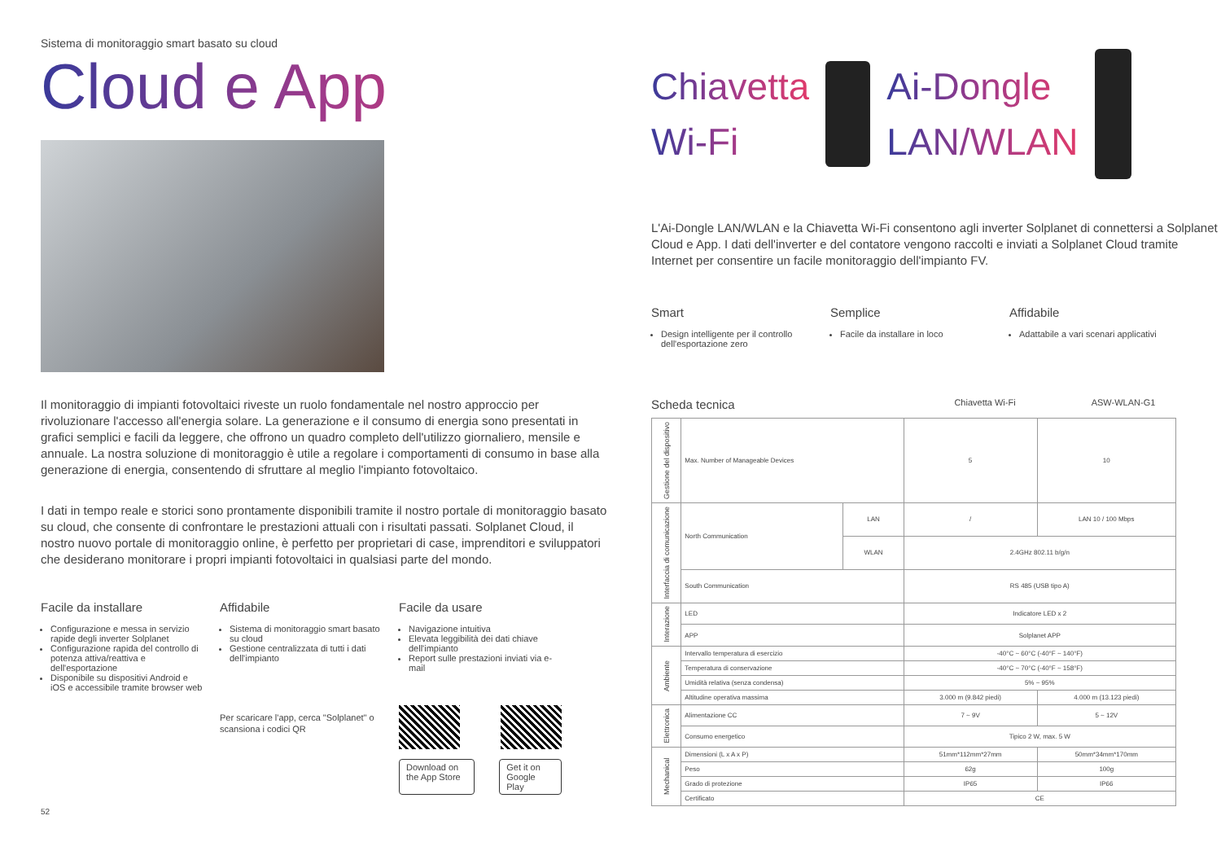Sistema di monitoraggio smart basato su cloud
Cloud e App
Il monitoraggio di impianti fotovoltaici riveste un ruolo fondamentale nel nostro approccio per rivoluzionare l'accesso all'energia solare. La generazione e il consumo di energia sono presentati in grafici semplici e facili da leggere, che offrono un quadro completo dell'utilizzo giornaliero, mensile e annuale. La nostra soluzione di monitoraggio è utile a regolare i comportamenti di consumo in base alla generazione di energia, consentendo di sfruttare al meglio l'impianto fotovoltaico.
I dati in tempo reale e storici sono prontamente disponibili tramite il nostro portale di monitoraggio basato su cloud, che consente di confrontare le prestazioni attuali con i risultati passati. Solplanet Cloud, il nostro nuovo portale di monitoraggio online, è perfetto per proprietari di case, imprenditori e sviluppatori che desiderano monitorare i propri impianti fotovoltaici in qualsiasi parte del mondo.
Facile da installare
Configurazione e messa in servizio rapide degli inverter Solplanet
Configurazione rapida del controllo di potenza attiva/reattiva e dell'esportazione
Disponibile su dispositivi Android e iOS e accessibile tramite browser web
Affidabile
Sistema di monitoraggio smart basato su cloud
Gestione centralizzata di tutti i dati dell'impianto
Per scaricare l'app, cerca "Solplanet" o scansiona i codici QR
Facile da usare
Navigazione intuitiva
Elevata leggibilità dei dati chiave dell'impianto
Report sulle prestazioni inviati via e-mail
Download on the App Store Get it on Google Play
52
Chiavetta
Wi-Fi
Ai-Dongle
LAN/WLAN
L'Ai-Dongle LAN/WLAN e la Chiavetta Wi-Fi consentono agli inverter Solplanet di connettersi a Solplanet Cloud e App. I dati dell'inverter e del contatore vengono raccolti e inviati a Solplanet Cloud tramite Internet per consentire un facile monitoraggio dell'impianto FV.
Smart
Design intelligente per il controllo dell'esportazione zero
Semplice
Facile da installare in loco
Affidabile
Adattabile a vari scenari applicativi
Scheda tecnica Chiavetta Wi-Fi ASW-WLAN-G1
| Gestione del dispositivo | Max. Number of Manageable Devices | | 5 | 10 |
| Interfaccia di comunicazione | North Communication | LAN | / | LAN 10 / 100 Mbps |
| | | WLAN | 2.4GHz 802.11 b/g/n | |
| | South Communication | | RS 485 (USB tipo A) | |
| Interazione | LED | | Indicatore LED x 2 | |
| | APP | | Solplanet APP | |
| Ambiente | Intervallo temperatura di esercizio | | -40°C ~ 60°C (-40°F ~ 140°F) | |
| | Temperatura di conservazione | | -40°C ~ 70°C (-40°F ~ 158°F) | |
| | Umidità relativa (senza condensa) | | 5% ~ 95% | |
| | Altitudine operativa massima | | 3.000 m (9.842 piedi) | 4.000 m (13.123 piedi) |
| Elettronica | Alimentazione CC | | 7 ~ 9V | 5 ~ 12V |
| | Consumo energetico | | Tipico 2 W, max. 5 W | |
| Mechanical | Dimensioni (L x A x P) | | 51mm*112mm*27mm | 50mm*34mm*170mm |
| | Peso | | 62g | 100g |
| | Grado di protezione | | IP65 | IP66 |
| | Certificato | | CE | |